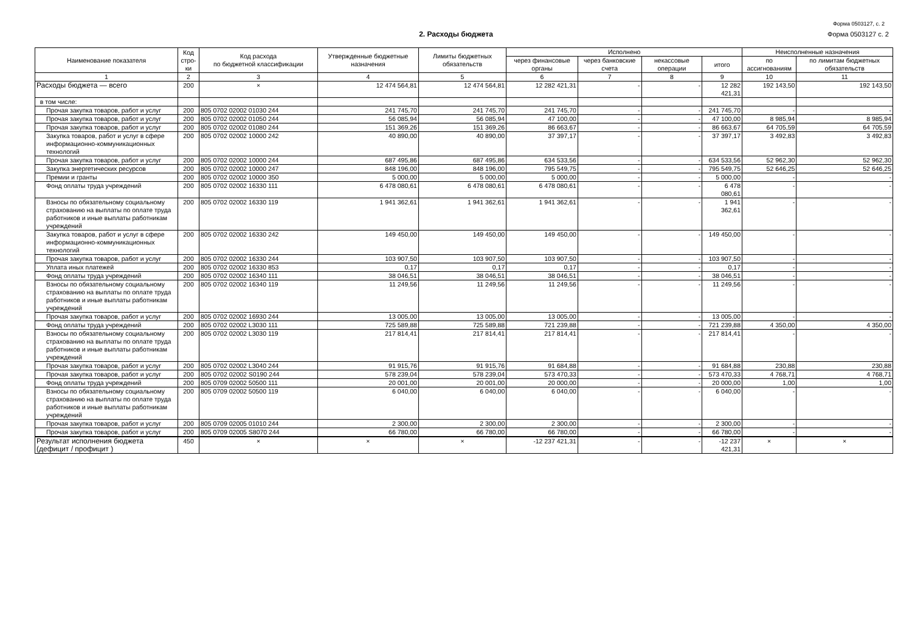Форма 0503127, с. 2
2. Расходы бюджета Форма 0503127 с. 2
| Наименование показателя | Код стро-ки | Код расхода по бюджетной классификации | Утвержденные бюджетные назначения | Лимиты бюджетных обязательств | Исполнено | | | | Неисполненные назначения | |
| --- | --- | --- | --- | --- | --- | --- | --- | --- | --- | --- |
| | | | | | через финансовые органы | через банковские счета | некассовые операции | итого | по ассигнованиям | по лимитам бюджетных обязательств |
| 1 | 2 | 3 | 4 | 5 | 6 | 7 | 8 | 9 | 10 | 11 |
| Расходы бюджета — всего | 200 | × | 12 474 564,81 | 12 474 564,81 | 12 282 421,31 | - | - | 12 282 421,31 | 192 143,50 | 192 143,50 |
| в том числе: | | | | | | | | | | |
| Прочая закупка товаров, работ и услуг | 200 | 805 0702 02002 01030 244 | 241 745,70 | 241 745,70 | 241 745,70 | - | - | 241 745,70 | - | - |
| Прочая закупка товаров, работ и услуг | 200 | 805 0702 02002 01050 244 | 56 085,94 | 56 085,94 | 47 100,00 | - | - | 47 100,00 | 8 985,94 | 8 985,94 |
| Прочая закупка товаров, работ и услуг | 200 | 805 0702 02002 01080 244 | 151 369,26 | 151 369,26 | 86 663,67 | - | - | 86 663,67 | 64 705,59 | 64 705,59 |
| Закупка товаров, работ и услуг в сфере информационно-коммуникационных технологий | 200 | 805 0702 02002 10000 242 | 40 890,00 | 40 890,00 | 37 397,17 | - | - | 37 397,17 | 3 492,83 | 3 492,83 |
| Прочая закупка товаров, работ и услуг | 200 | 805 0702 02002 10000 244 | 687 495,86 | 687 495,86 | 634 533,56 | - | - | 634 533,56 | 52 962,30 | 52 962,30 |
| Закупка энергетических ресурсов | 200 | 805 0702 02002 10000 247 | 848 196,00 | 848 196,00 | 795 549,75 | - | - | 795 549,75 | 52 646,25 | 52 646,25 |
| Премии и гранты | 200 | 805 0702 02002 10000 350 | 5 000,00 | 5 000,00 | 5 000,00 | - | - | 5 000,00 | - | - |
| Фонд оплаты труда учреждений | 200 | 805 0702 02002 16330 111 | 6 478 080,61 | 6 478 080,61 | 6 478 080,61 | - | - | 6 478 080,61 | - | - |
| Взносы по обязательному социальному страхованию на выплаты по оплате труда работников и иные выплаты работникам учреждений | 200 | 805 0702 02002 16330 119 | 1 941 362,61 | 1 941 362,61 | 1 941 362,61 | - | - | 1 941 362,61 | - | - |
| Закупка товаров, работ и услуг в сфере информационно-коммуникационных технологий | 200 | 805 0702 02002 16330 242 | 149 450,00 | 149 450,00 | 149 450,00 | - | - | 149 450,00 | - | - |
| Прочая закупка товаров, работ и услуг | 200 | 805 0702 02002 16330 244 | 103 907,50 | 103 907,50 | 103 907,50 | - | - | 103 907,50 | - | - |
| Уплата иных платежей | 200 | 805 0702 02002 16330 853 | 0,17 | 0,17 | 0,17 | - | - | 0,17 | - | - |
| Фонд оплаты труда учреждений | 200 | 805 0702 02002 16340 111 | 38 046,51 | 38 046,51 | 38 046,51 | - | - | 38 046,51 | - | - |
| Взносы по обязательному социальному страхованию на выплаты по оплате труда работников и иные выплаты работникам учреждений | 200 | 805 0702 02002 16340 119 | 11 249,56 | 11 249,56 | 11 249,56 | - | - | 11 249,56 | - | - |
| Прочая закупка товаров, работ и услуг | 200 | 805 0702 02002 16930 244 | 13 005,00 | 13 005,00 | 13 005,00 | - | - | 13 005,00 | - | - |
| Фонд оплаты труда учреждений | 200 | 805 0702 02002 L3030 111 | 725 589,88 | 725 589,88 | 721 239,88 | - | - | 721 239,88 | 4 350,00 | 4 350,00 |
| Взносы по обязательному социальному страхованию на выплаты по оплате труда работников и иные выплаты работникам учреждений | 200 | 805 0702 02002 L3030 119 | 217 814,41 | 217 814,41 | 217 814,41 | - | - | 217 814,41 | - | - |
| Прочая закупка товаров, работ и услуг | 200 | 805 0702 02002 L3040 244 | 91 915,76 | 91 915,76 | 91 684,88 | - | - | 91 684,88 | 230,88 | 230,88 |
| Прочая закупка товаров, работ и услуг | 200 | 805 0702 02002 S0190 244 | 578 239,04 | 578 239,04 | 573 470,33 | - | - | 573 470,33 | 4 768,71 | 4 768,71 |
| Фонд оплаты труда учреждений | 200 | 805 0709 02002 50500 111 | 20 001,00 | 20 001,00 | 20 000,00 | - | - | 20 000,00 | 1,00 | 1,00 |
| Взносы по обязательному социальному страхованию на выплаты по оплате труда работников и иные выплаты работникам учреждений | 200 | 805 0709 02002 50500 119 | 6 040,00 | 6 040,00 | 6 040,00 | - | - | 6 040,00 | - | - |
| Прочая закупка товаров, работ и услуг | 200 | 805 0709 02005 01010 244 | 2 300,00 | 2 300,00 | 2 300,00 | - | - | 2 300,00 | - | - |
| Прочая закупка товаров, работ и услуг | 200 | 805 0709 02005 S8070 244 | 66 780,00 | 66 780,00 | 66 780,00 | - | - | 66 780,00 | - | - |
| Результат исполнения бюджета (дефицит / профицит ) | 450 | × | × | × | -12 237 421,31 | - | - | -12 237 421,31 | × | × |